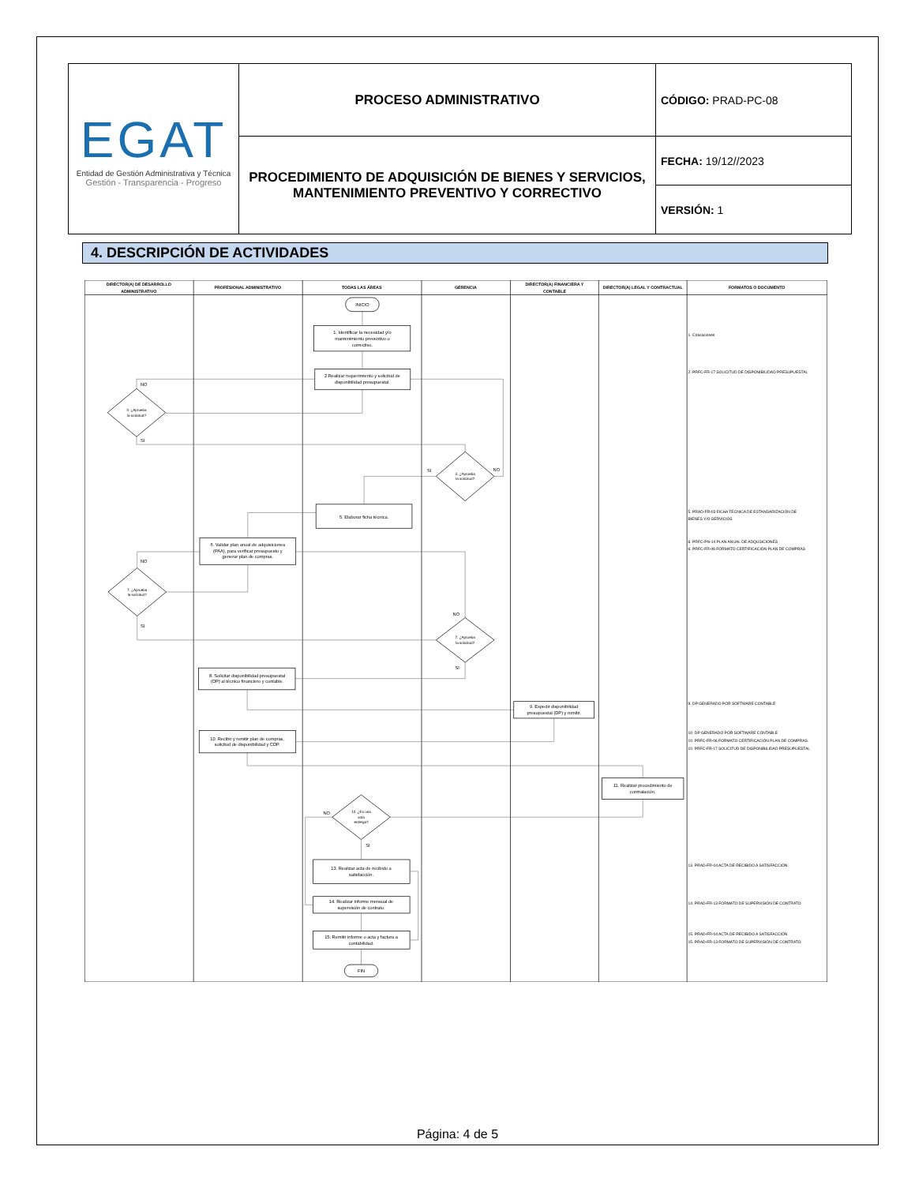| EGAT Entidad de Gestión Administrativa y Técnica Gestión - Transparencia - Progreso | PROCESO ADMINISTRATIVO | CÓDIGO: PRAD-PC-08 |
| | PROCEDIMIENTO DE ADQUISICIÓN DE BIENES Y SERVICIOS, MANTENIMIENTO PREVENTIVO Y CORRECTIVO | FECHA: 19/12//2023 |
| | | VERSIÓN: 1 |
4. DESCRIPCIÓN DE ACTIVIDADES
DIRECTOR(A) DE DESARROLLO
ADMINISTRATIVO
PROFESIONAL ADMINISTRATIVO
TODAS LAS ÁREAS
GERENCIA
DIRECTOR(A) FINANCIERA Y
CONTABLE
DIRECTOR(A) LEGAL Y CONTRACTUAL
FORMATOS O DOCUMENTO
INICIO
1. Identificar la necesidad y/o
mantenimiento preventivo o
correctivo.
2.Realizar requerimiento y solicitud de
disponibilidad presupuestal.
3. ¿Aprueba
la solicitud?
4. ¿Aprueba
la solicitud?
5. Elaborar ficha técnica.
6. Validar plan anual de adquisiciones
(PAA), para verificar presupuesto y
generar plan de compras.
7. ¿Aprueba
la solicitud?
7. ¿Aprueba
la solicitud?
8. Solicitar disponibilidad presupuestal
(DP) al técnico financiero y contable.
9. Expedir disponibilidad
presupuestal (DP) y remitir.
10. Recibir y remitir plan de compras,
solicitud de disponibilidad y CDP.
11. Realizar procedimiento de
contratación.
12. ¿Es una
sola
entrega?
13. Realizar acta de recibido a
satisfacción.
14. Realizar informe mensual de
supervisión de contrato.
15. Remitir informe o acta y factura a
contabilidad.
FIN
NO
SI
SI
NO
NO
SI
NO
SI
NO
SI
1. Cotizaciones
2. PRFC-FR-17 SOLICITUD DE DISPONIBILIDAD PRESUPUESTAL
5. PRAD-FR-03 FICHA TÉCNICA DE ESTANDARIZACIÓN DE
BIENES Y/O SERVICIOS
6. PRFC-PN-14 PLAN ANUAL DE ADQUSICIONES
6. PRFC-FR-06 FORMATO CERTIFICACIÓN PLAN DE COMPRAS
9. DP GENERADO POR SOFTWARE CONTABLE
10. DP GENERADO POR SOFTWARE CONTABLE
10. PRFC-FR-06 FORMATO CERTIFICACIÓN PLAN DE COMPRAS
10. PRFC-FR-17 SOLICITUD DE DISPONIBILIDAD PRESUPUESTAL
13. PRAD-FR-04 ACTA DE RECIBIDO A SATISFACCIÓN
14. PRAD-FR-13 FORMATO DE SUPERVISIÓN DE CONTRATO
15. PRAD-FR-04 ACTA DE RECIBIDO A SATISFACCIÓN
15. PRAD-FR-13 FORMATO DE SUPERVISIÓN DE CONTRATO
Página: 4 de 5